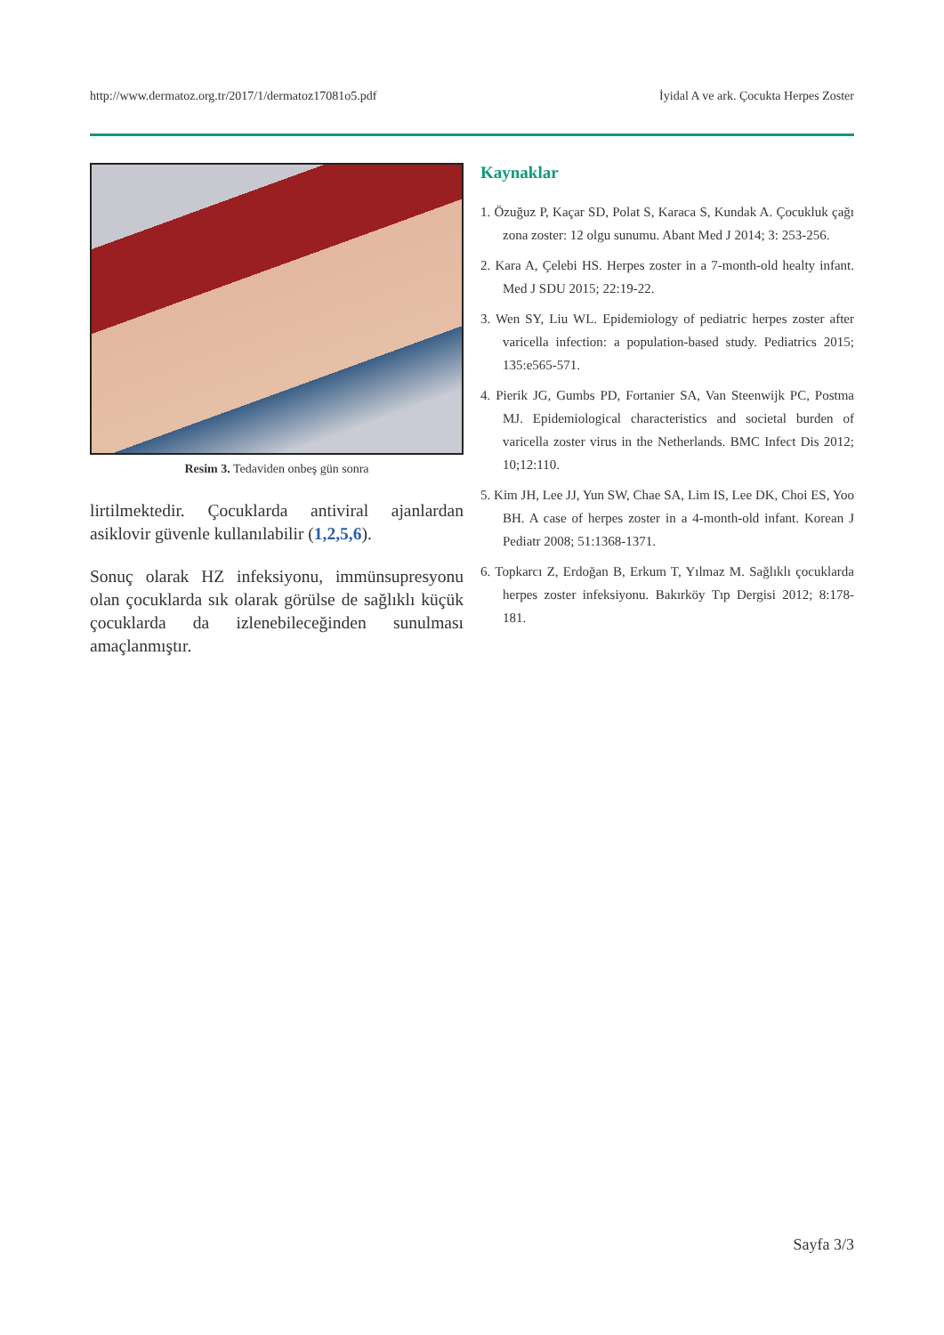http://www.dermatoz.org.tr/2017/1/dermatoz17081o5.pdf İyidal A ve ark. Çocukta Herpes Zoster
Resim 3. Tedaviden onbeş gün sonra
lirtilmektedir. Çocuklarda antiviral ajanlardan asiklovir güvenle kullanılabilir (1,2,5,6).
Sonuç olarak HZ infeksiyonu, immünsupresyonu olan çocuklarda sık olarak görülse de sağlıklı küçük çocuklarda da izlenebileceğinden sunulması amaçlanmıştır.
Kaynaklar
1. Özuğuz P, Kaçar SD, Polat S, Karaca S, Kundak A. Çocukluk çağı zona zoster: 12 olgu sunumu. Abant Med J 2014; 3: 253-256.
2. Kara A, Çelebi HS. Herpes zoster in a 7-month-old healty infant. Med J SDU 2015; 22:19-22.
3. Wen SY, Liu WL. Epidemiology of pediatric herpes zoster after varicella infection: a population-based study. Pediatrics 2015; 135:e565-571.
4. Pierik JG, Gumbs PD, Fortanier SA, Van Steenwijk PC, Postma MJ. Epidemiological characteristics and societal burden of varicella zoster virus in the Netherlands. BMC Infect Dis 2012; 10;12:110.
5. Kim JH, Lee JJ, Yun SW, Chae SA, Lim IS, Lee DK, Choi ES, Yoo BH. A case of herpes zoster in a 4-month-old infant. Korean J Pediatr 2008; 51:1368-1371.
6. Topkarcı Z, Erdoğan B, Erkum T, Yılmaz M. Sağlıklı çocuklarda herpes zoster infeksiyonu. Bakırköy Tıp Dergisi 2012; 8:178-181.
Sayfa 3/3